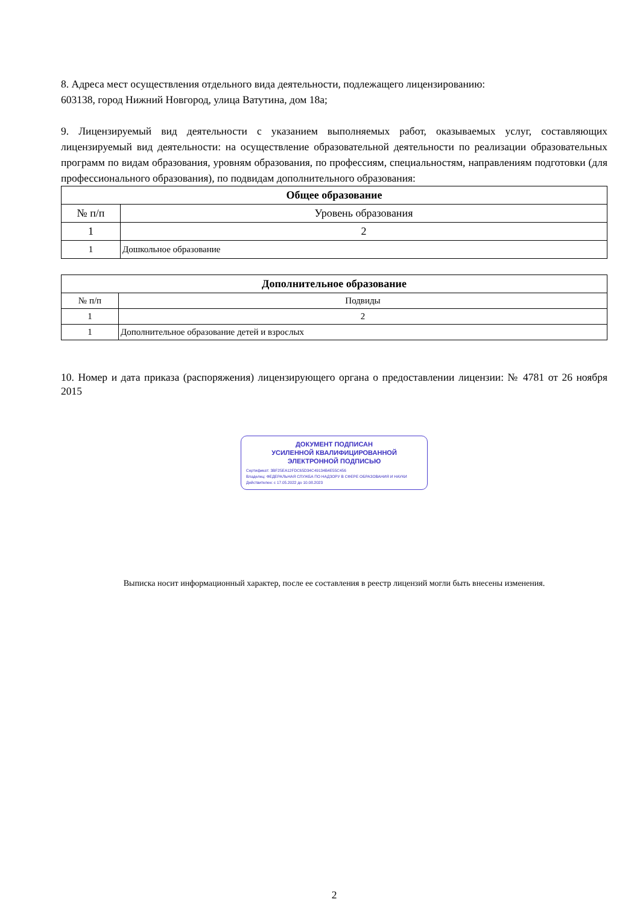8. Адреса мест осуществления отдельного вида деятельности, подлежащего лицензированию:
603138, город Нижний Новгород, улица Ватутина, дом 18а;
9. Лицензируемый вид деятельности с указанием выполняемых работ, оказываемых услуг, составляющих лицензируемый вид деятельности: на осуществление образовательной деятельности по реализации образовательных программ по видам образования, уровням образования, по профессиям, специальностям, направлениям подготовки (для профессионального образования), по подвидам дополнительного образования:
| Общее образование | |
| --- | --- |
| № п/п | Уровень образования |
| 1 | 2 |
| 1 | Дошкольное образование |
| Дополнительное образование | |
| --- | --- |
| № п/п | Подвиды |
| 1 | 2 |
| 1 | Дополнительное образование детей и взрослых |
10. Номер и дата приказа (распоряжения) лицензирующего органа о предоставлении лицензии: № 4781 от 26 ноября 2015
ДОКУМЕНТ ПОДПИСАН
УСИЛЕННОЙ КВАЛИФИЦИРОВАННОЙ
ЭЛЕКТРОННОЙ ПОДПИСЬЮ
Сертификат: 3BF25EA12FDC65D34C49134B4E55C456
Владелец: ФЕДЕРАЛЬНАЯ СЛУЖБА ПО НАДЗОРУ В СФЕРЕ ОБРАЗОВАНИЯ И НАУКИ
Действителен: с 17.05.2022 до 10.08.2023
Выписка носит информационный характер, после ее составления в реестр лицензий могли быть внесены изменения.
2